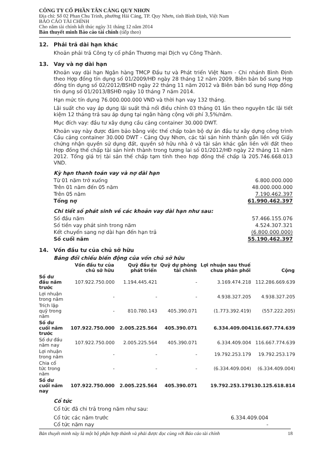CÔNG TY CỔ PHẦN TÂN CẢNG QUY NHƠN
Địa chỉ: Số 02 Phan Chu Trinh, phường Hải Cảng, TP. Quy Nhơn, tỉnh Bình Định, Việt Nam
BÁO CÁO TÀI CHÍNH
Cho năm tài chính kết thúc ngày 31 tháng 12 năm 2014
Bản thuyết minh Báo cáo tài chính (tiếp theo)
12. Phải trả dài hạn khác
Khoản phải trả Công ty cổ phần Thương mại Dịch vụ Công Thành.
13. Vay và nợ dài hạn
Khoản vay dài hạn Ngân hàng TMCP Đầu tư và Phát triển Việt Nam - Chi nhánh Bình Định theo Hợp đồng tín dụng số 01/2009/HĐ ngày 28 tháng 12 năm 2009, Biên bản bổ sung Hợp đồng tín dụng số 02/2012/BSHĐ ngày 22 tháng 11 năm 2012 và Biên bản bổ sung Hợp đồng tín dụng số 01/2013/BSHĐ ngày 10 tháng 7 năm 2014.
Hạn mức tín dụng 76.000.000.000 VND và thời hạn vay 132 tháng.
Lãi suất cho vay áp dụng lãi suất thả nổi điều chỉnh 03 tháng 01 lần theo nguyên tắc lãi tiết kiệm 12 tháng trả sau áp dụng tại ngân hàng cộng với phí 3,5%/năm.
Mục đích vay: đầu tư xây dựng cầu cảng container 30.000 DWT.
Khoản vay này được đảm bảo bằng việc thế chấp toàn bộ dự án đầu tư xây dựng công trình Cầu cảng container 30.000 DWT - Cảng Quy Nhơn, các tài sản hình thành gắn liền với Giấy chứng nhận quyền sử dụng đất, quyền sở hữu nhà ở và tài sản khác gắn liền với đất theo Hợp đồng thế chấp tài sản hình thành trong tương lai số 01/2012/HĐ ngày 22 tháng 11 năm 2012. Tổng giá trị tài sản thế chấp tạm tính theo hợp đồng thế chấp là 205.746.668.013 VND.
Kỳ hạn thanh toán vay và nợ dài hạn
| Từ 01 năm trở xuống | 6.800.000.000 |
| Trên 01 năm đến 05 năm | 48.000.000.000 |
| Trên 05 năm | 7.190.462.397 |
| Tổng nợ | 61.990.462.397 |
Chi tiết số phát sinh về các khoản vay dài hạn như sau:
| Số đầu năm | 57.466.155.076 |
| Số tiền vay phát sinh trong năm | 4.524.307.321 |
| Kết chuyển sang nợ dài hạn đến hạn trả | (6.800.000.000) |
| Số cuối năm | 55.190.462.397 |
14. Vốn đầu tư của chủ sở hữu
Bảng đối chiếu biến động của vốn chủ sở hữu
| | Vốn đầu tư của chủ sở hữu | Quỹ đầu tư phát triển | Quỹ dự phòng tài chính | Lợi nhuận sau thuế chưa phân phối | Cộng |
| --- | --- | --- | --- | --- | --- |
| Số dư đầu năm trước | 107.922.750.000 | 1.194.445.421 | - | 3.169.474.218 | 112.286.669.639 |
| Lợi nhuận trong năm | - | - | - | 4.938.327.205 | 4.938.327.205 |
| Trích lập quỹ trong năm | - | 810.780.143 | 405.390.071 | (1.773.392.419) | (557.222.205) |
| Số dư cuối năm trước | 107.922.750.000 | 2.005.225.564 | 405.390.071 | 6.334.409.004 | 116.667.774.639 |
| Số dư đầu năm nay | 107.922.750.000 | 2.005.225.564 | 405.390.071 | 6.334.409.004 | 116.667.774.639 |
| Lợi nhuận trong năm | - | - | - | 19.792.253.179 | 19.792.253.179 |
| Chia cổ tức trong năm | - | - | - | (6.334.409.004) | (6.334.409.004) |
| Số dư cuối năm nay | 107.922.750.000 | 2.005.225.564 | 405.390.071 | 19.792.253.179 | 130.125.618.814 |
Cổ tức
Cổ tức đã chi trả trong năm như sau:
| Cổ tức các năm trước | 6.334.409.004 |
| Cổ tức năm nay | - |
Bản thuyết minh này là một bộ phận hợp thành và phải được đọc cùng với Báo cáo tài chính 18